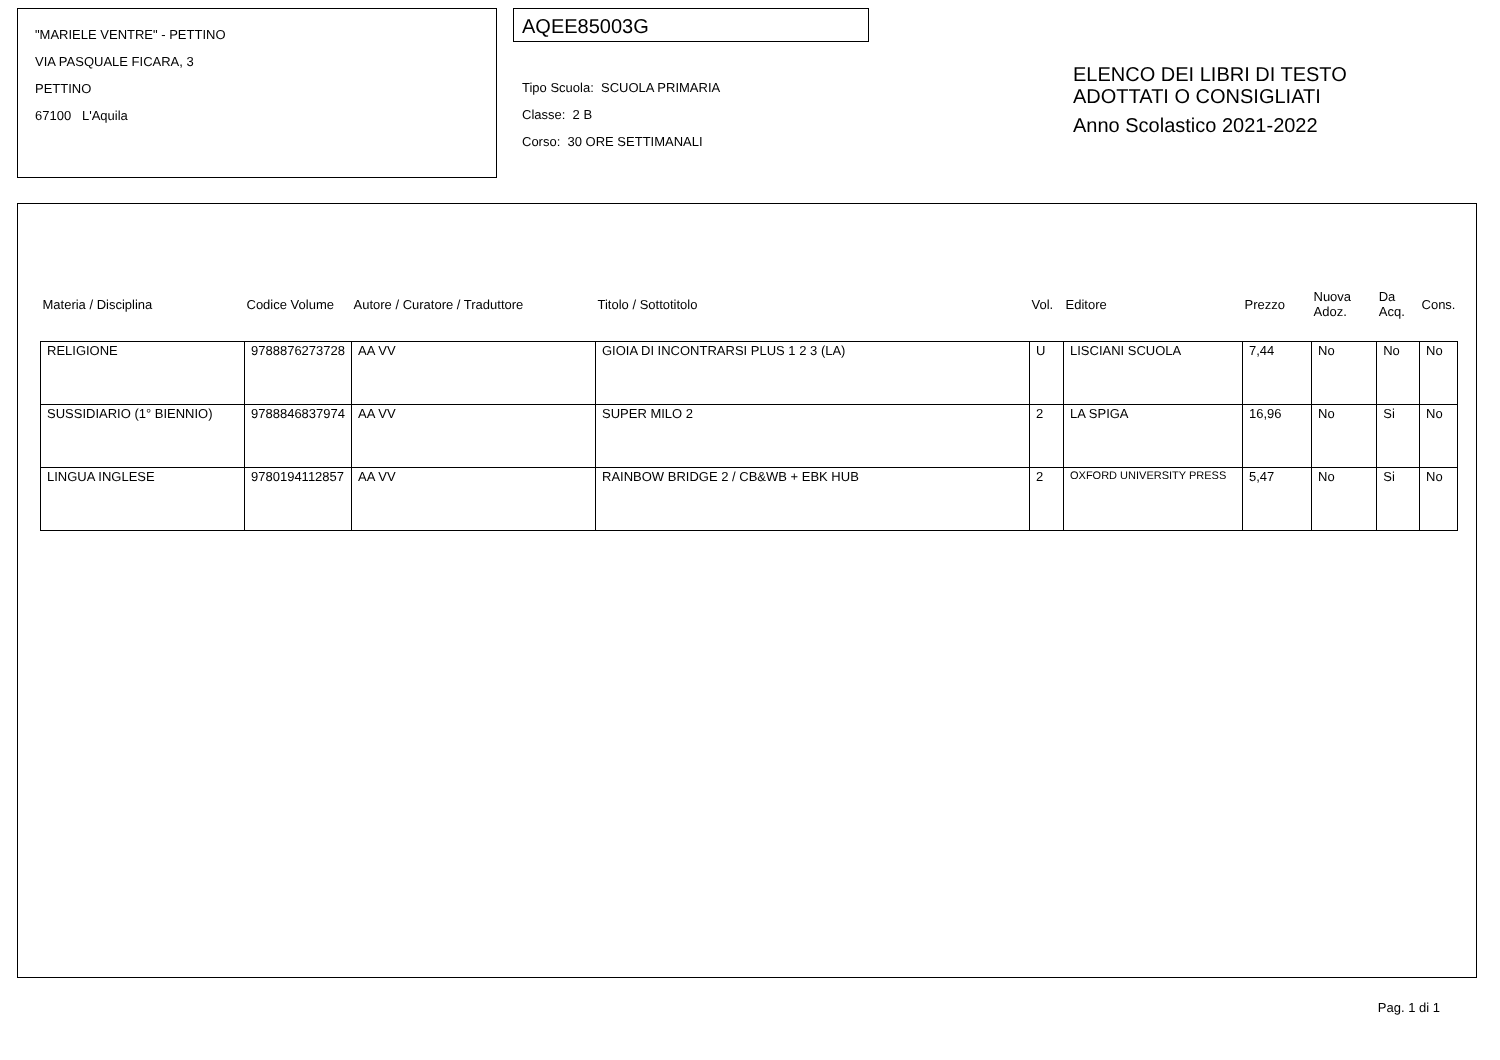"MARIELE VENTRE" - PETTINO
VIA PASQUALE FICARA, 3
PETTINO
67100 L'Aquila
AQEE85003G
Tipo Scuola: SCUOLA PRIMARIA
Classe: 2 B
Corso: 30 ORE SETTIMANALI
ELENCO DEI LIBRI DI TESTO
ADOTTATI O CONSIGLIATI
Anno Scolastico 2021-2022
| Materia / Disciplina | Codice Volume | Autore / Curatore / Traduttore | Titolo / Sottotitolo | Vol. | Editore | Prezzo | Nuova Adoz. | Da Acq. | Cons. |
| --- | --- | --- | --- | --- | --- | --- | --- | --- | --- |
| RELIGIONE | 9788876273728 | AA VV | GIOIA DI INCONTRARSI PLUS 1 2 3 (LA) | U | LISCIANI SCUOLA | 7,44 | No | No | No |
| SUSSIDIARIO (1° BIENNIO) | 9788846837974 | AA VV | SUPER MILO 2 | 2 | LA SPIGA | 16,96 | No | Si | No |
| LINGUA INGLESE | 9780194112857 | AA VV | RAINBOW BRIDGE 2 / CB&WB + EBK HUB | 2 | OXFORD UNIVERSITY PRESS | 5,47 | No | Si | No |
Pag. 1 di 1